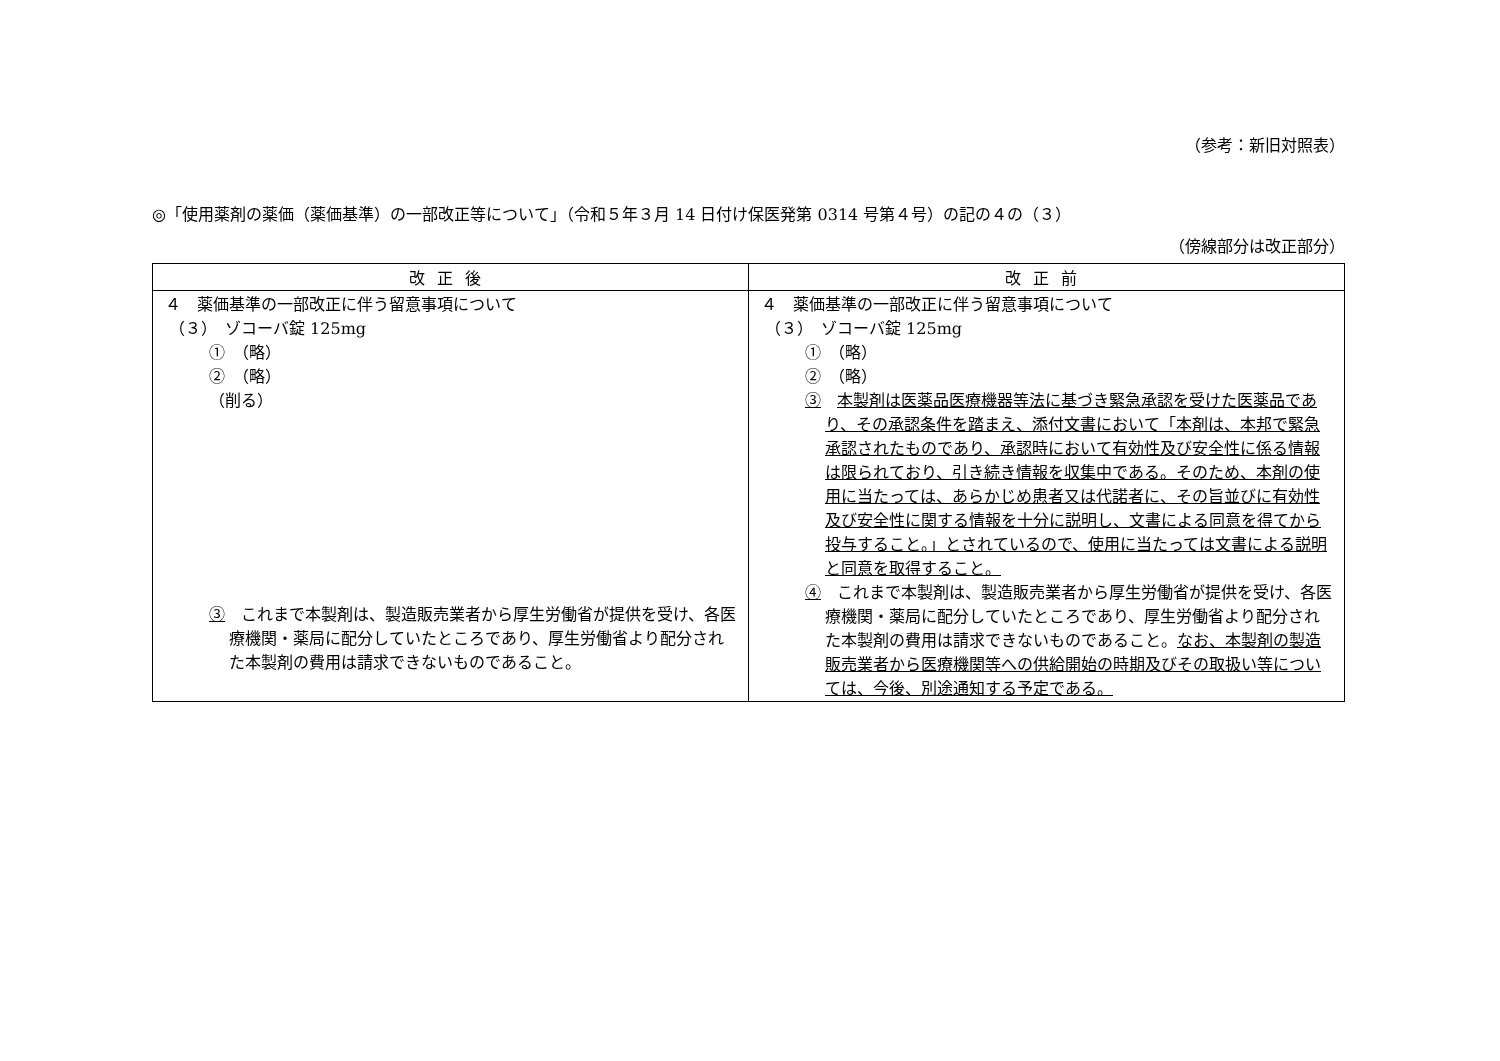（参考：新旧対照表）
◎「使用薬剤の薬価（薬価基準）の一部改正等について」（令和５年３月 14 日付け保医発第 0314 号第４号）の記の４の（３）
（傍線部分は改正部分）
| 改正後 | 改正前 |
| --- | --- |
| ４ 薬価基準の一部改正に伴う留意事項について （３） ゾコーバ錠 125mg ① （略） ② （略） （削る） ③ これまで本製剤は、製造販売業者から厚生労働省が提供を受け、各医療機関・薬局に配分していたところであり、厚生労働省より配分された本製剤の費用は請求できないものであること。 | ４ 薬価基準の一部改正に伴う留意事項について （３） ゾコーバ錠 125mg ① （略） ② （略） ③ 本製剤は医薬品医療機器等法に基づき緊急承認を受けた医薬品であり、その承認条件を踏まえ、添付文書において「本剤は、本邦で緊急承認されたものであり、承認時において有効性及び安全性に係る情報は限られており、引き続き情報を収集中である。そのため、本剤の使用に当たっては、あらかじめ患者又は代諾者に、その旨並びに有効性及び安全性に関する情報を十分に説明し、文書による同意を得てから投与すること。」とされているので、使用に当たっては文書による説明と同意を取得すること。 ④ これまで本製剤は、製造販売業者から厚生労働省が提供を受け、各医療機関・薬局に配分していたところであり、厚生労働省より配分された本製剤の費用は請求できないものであること。 なお、本製剤の製造販売業者から医療機関等への供給開始の時期及びその取扱い等については、今後、別途通知する予定である。 |